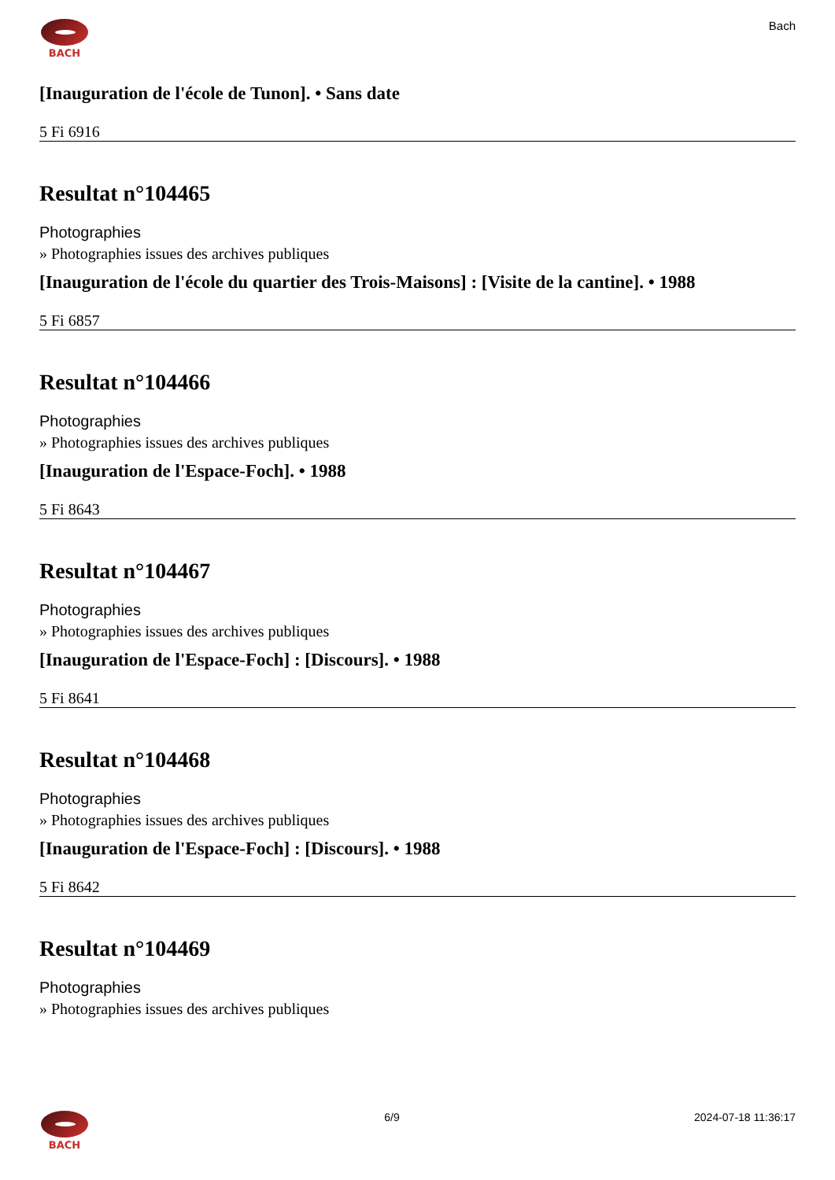BACH
Bach
[Inauguration de l'école de Tunon]. • Sans date
5 Fi 6916
Resultat n°104465
Photographies
» Photographies issues des archives publiques
[Inauguration de l'école du quartier des Trois-Maisons] : [Visite de la cantine]. • 1988
5 Fi 6857
Resultat n°104466
Photographies
» Photographies issues des archives publiques
[Inauguration de l'Espace-Foch]. • 1988
5 Fi 8643
Resultat n°104467
Photographies
» Photographies issues des archives publiques
[Inauguration de l'Espace-Foch] : [Discours]. • 1988
5 Fi 8641
Resultat n°104468
Photographies
» Photographies issues des archives publiques
[Inauguration de l'Espace-Foch] : [Discours]. • 1988
5 Fi 8642
Resultat n°104469
Photographies
» Photographies issues des archives publiques
BACH 6/9 2024-07-18 11:36:17